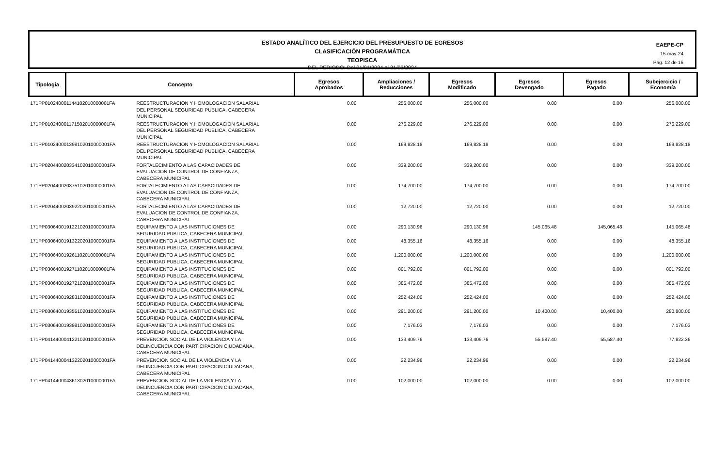ESTADO ANALÍTICO DEL EJERCICIO DEL PRESUPUESTO DE EGRESOS
CLASIFICACIÓN PROGRAMÁTICA
TEOPISCA
DEL PERIODO: Del 01/01/2024 al 31/03/2024
EAEPE-CP
15-may-24
Pág. 12 de 16
| Tipologia | Concepto | Egresos Aprobados | Ampliaciones / Reducciones | Egresos Modificado | Egresos Devengado | Egresos Pagado | Subejercicio / Economía |
| --- | --- | --- | --- | --- | --- | --- | --- |
| 171PP010240001144102010000001FA REESTRUCTURACION Y HOMOLOGACION SALARIAL DEL PERSONAL SEGURIDAD PUBLICA, CABECERA MUNICIPAL | | 0.00 | 256,000.00 | 256,000.00 | 0.00 | 0.00 | 256,000.00 |
| 171PP010240001171502010000001FA REESTRUCTURACION Y HOMOLOGACION SALARIAL DEL PERSONAL SEGURIDAD PUBLICA, CABECERA MUNICIPAL | | 0.00 | 276,229.00 | 276,229.00 | 0.00 | 0.00 | 276,229.00 |
| 171PP010240001398102010000001FA REESTRUCTURACION Y HOMOLOGACION SALARIAL DEL PERSONAL SEGURIDAD PUBLICA, CABECERA MUNICIPAL | | 0.00 | 169,828.18 | 169,828.18 | 0.00 | 0.00 | 169,828.18 |
| 171PP020440020334102010000001FA FORTALECIMIENTO A LAS CAPACIDADES DE EVALUACION DE CONTROL DE CONFIANZA, CABECERA MUNICIPAL | | 0.00 | 339,200.00 | 339,200.00 | 0.00 | 0.00 | 339,200.00 |
| 171PP020440020375102010000001FA FORTALECIMIENTO A LAS CAPACIDADES DE EVALUACION DE CONTROL DE CONFIANZA, CABECERA MUNICIPAL | | 0.00 | 174,700.00 | 174,700.00 | 0.00 | 0.00 | 174,700.00 |
| 171PP020440020392202010000001FA FORTALECIMIENTO A LAS CAPACIDADES DE EVALUACION DE CONTROL DE CONFIANZA, CABECERA MUNICIPAL | | 0.00 | 12,720.00 | 12,720.00 | 0.00 | 0.00 | 12,720.00 |
| 171PP030640019122102010000001FA EQUIPAMIENTO A LAS INSTITUCIONES DE SEGURIDAD PUBLICA, CABECERA MUNICIPAL | | 0.00 | 290,130.96 | 290,130.96 | 145,065.48 | 145,065.48 | 145,065.48 |
| 171PP030640019132202010000001FA EQUIPAMIENTO A LAS INSTITUCIONES DE SEGURIDAD PUBLICA, CABECERA MUNICIPAL | | 0.00 | 48,355.16 | 48,355.16 | 0.00 | 0.00 | 48,355.16 |
| 171PP030640019261102010000001FA EQUIPAMIENTO A LAS INSTITUCIONES DE SEGURIDAD PUBLICA, CABECERA MUNICIPAL | | 0.00 | 1,200,000.00 | 1,200,000.00 | 0.00 | 0.00 | 1,200,000.00 |
| 171PP030640019271102010000001FA EQUIPAMIENTO A LAS INSTITUCIONES DE SEGURIDAD PUBLICA, CABECERA MUNICIPAL | | 0.00 | 801,792.00 | 801,792.00 | 0.00 | 0.00 | 801,792.00 |
| 171PP030640019272102010000001FA EQUIPAMIENTO A LAS INSTITUCIONES DE SEGURIDAD PUBLICA, CABECERA MUNICIPAL | | 0.00 | 385,472.00 | 385,472.00 | 0.00 | 0.00 | 385,472.00 |
| 171PP030640019283102010000001FA EQUIPAMIENTO A LAS INSTITUCIONES DE SEGURIDAD PUBLICA, CABECERA MUNICIPAL | | 0.00 | 252,424.00 | 252,424.00 | 0.00 | 0.00 | 252,424.00 |
| 171PP030640019355102010000001FA EQUIPAMIENTO A LAS INSTITUCIONES DE SEGURIDAD PUBLICA, CABECERA MUNICIPAL | | 0.00 | 291,200.00 | 291,200.00 | 10,400.00 | 10,400.00 | 280,800.00 |
| 171PP030640019398102010000001FA EQUIPAMIENTO A LAS INSTITUCIONES DE SEGURIDAD PUBLICA, CABECERA MUNICIPAL | | 0.00 | 7,176.03 | 7,176.03 | 0.00 | 0.00 | 7,176.03 |
| 171PP041440004122102010000001FA PREVENCION SOCIAL DE LA VIOLENCIA Y LA DELINCUENCIA CON PARTICIPACION CIUDADANA, CABECERA MUNICIPAL | | 0.00 | 133,409.76 | 133,409.76 | 55,587.40 | 55,587.40 | 77,822.36 |
| 171PP041440004132202010000001FA PREVENCION SOCIAL DE LA VIOLENCIA Y LA DELINCUENCIA CON PARTICIPACION CIUDADANA, CABECERA MUNICIPAL | | 0.00 | 22,234.96 | 22,234.96 | 0.00 | 0.00 | 22,234.96 |
| 171PP041440004361302010000001FA PREVENCION SOCIAL DE LA VIOLENCIA Y LA DELINCUENCIA CON PARTICIPACION CIUDADANA, CABECERA MUNICIPAL | | 0.00 | 102,000.00 | 102,000.00 | 0.00 | 0.00 | 102,000.00 |